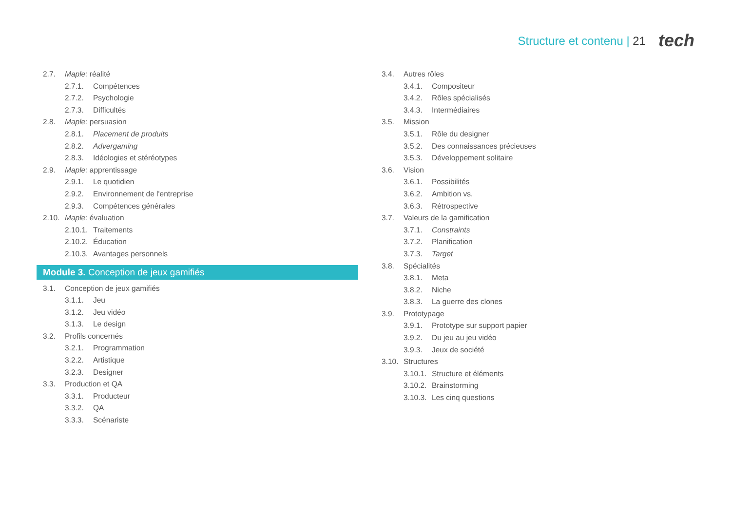Structure et contenu | 21 tech
2.7. Maple: réalité
2.7.1. Compétences
2.7.2. Psychologie
2.7.3. Difficultés
2.8. Maple: persuasion
2.8.1. Placement de produits
2.8.2. Advergaming
2.8.3. Idéologies et stéréotypes
2.9. Maple: apprentissage
2.9.1. Le quotidien
2.9.2. Environnement de l'entreprise
2.9.3. Compétences générales
2.10. Maple: évaluation
2.10.1. Traitements
2.10.2. Éducation
2.10.3. Avantages personnels
Module 3. Conception de jeux gamifiés
3.1. Conception de jeux gamifiés
3.1.1. Jeu
3.1.2. Jeu vidéo
3.1.3. Le design
3.2. Profils concernés
3.2.1. Programmation
3.2.2. Artistique
3.2.3. Designer
3.3. Production et QA
3.3.1. Producteur
3.3.2. QA
3.3.3. Scénariste
3.4. Autres rôles
3.4.1. Compositeur
3.4.2. Rôles spécialisés
3.4.3. Intermédiaires
3.5. Mission
3.5.1. Rôle du designer
3.5.2. Des connaissances précieuses
3.5.3. Développement solitaire
3.6. Vision
3.6.1. Possibilités
3.6.2. Ambition vs.
3.6.3. Rétrospective
3.7. Valeurs de la gamification
3.7.1. Constraints
3.7.2. Planification
3.7.3. Target
3.8. Spécialités
3.8.1. Meta
3.8.2. Niche
3.8.3. La guerre des clones
3.9. Prototypage
3.9.1. Prototype sur support papier
3.9.2. Du jeu au jeu vidéo
3.9.3. Jeux de société
3.10. Structures
3.10.1. Structure et éléments
3.10.2. Brainstorming
3.10.3. Les cinq questions